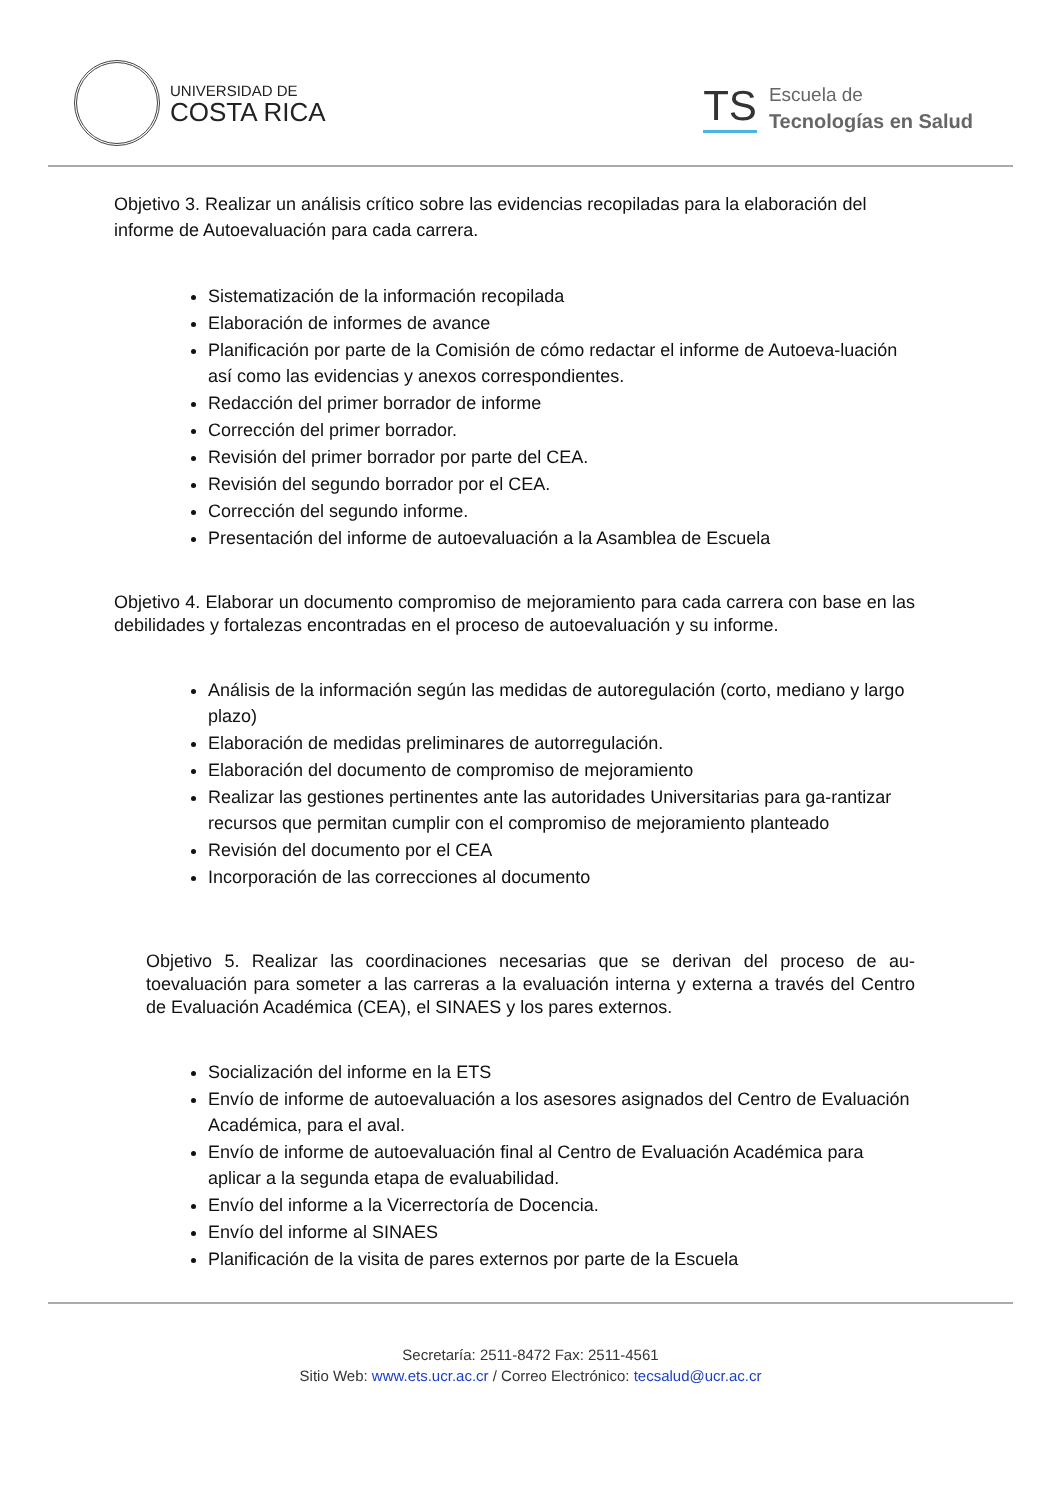UNIVERSIDAD DE
COSTA RICA
TS
Escuela de
Tecnologías en Salud
Objetivo 3. Realizar un análisis crítico sobre las evidencias recopiladas para la elaboración del informe de Autoevaluación para cada carrera.
Sistematización de la información recopilada
Elaboración de informes de avance
Planificación por parte de la Comisión de cómo redactar el informe de Autoeva-luación así como las evidencias y anexos correspondientes.
Redacción del primer borrador de informe
Corrección del primer borrador.
Revisión del primer borrador por parte del CEA.
Revisión del segundo borrador por el CEA.
Corrección del segundo informe.
Presentación del informe de autoevaluación a la Asamblea de Escuela
Objetivo 4. Elaborar un documento compromiso de mejoramiento para cada carrera con base en las debilidades y fortalezas encontradas en el proceso de autoevaluación y su informe.
Análisis de la información según las medidas de autoregulación (corto, mediano y largo plazo)
Elaboración de medidas preliminares de autorregulación.
Elaboración del documento de compromiso de mejoramiento
Realizar las gestiones pertinentes ante las autoridades Universitarias para ga-rantizar recursos que permitan cumplir con el compromiso de mejoramiento planteado
Revisión del documento por el CEA
Incorporación de las correcciones al documento
Objetivo 5. Realizar las coordinaciones necesarias que se derivan del proceso de au-toevaluación para someter a las carreras a la evaluación interna y externa a través del Centro de Evaluación Académica (CEA), el SINAES y los pares externos.
Socialización del informe en la ETS
Envío de informe de autoevaluación a los asesores asignados del Centro de Evaluación Académica, para el aval.
Envío de informe de autoevaluación final al Centro de Evaluación Académica para aplicar a la segunda etapa de evaluabilidad.
Envío del informe a la Vicerrectoría de Docencia.
Envío del informe al SINAES
Planificación de la visita de pares externos por parte de la Escuela
Secretaría: 2511-8472 Fax: 2511-4561
Sitio Web: www.ets.ucr.ac.cr / Correo Electrónico: tecsalud@ucr.ac.cr